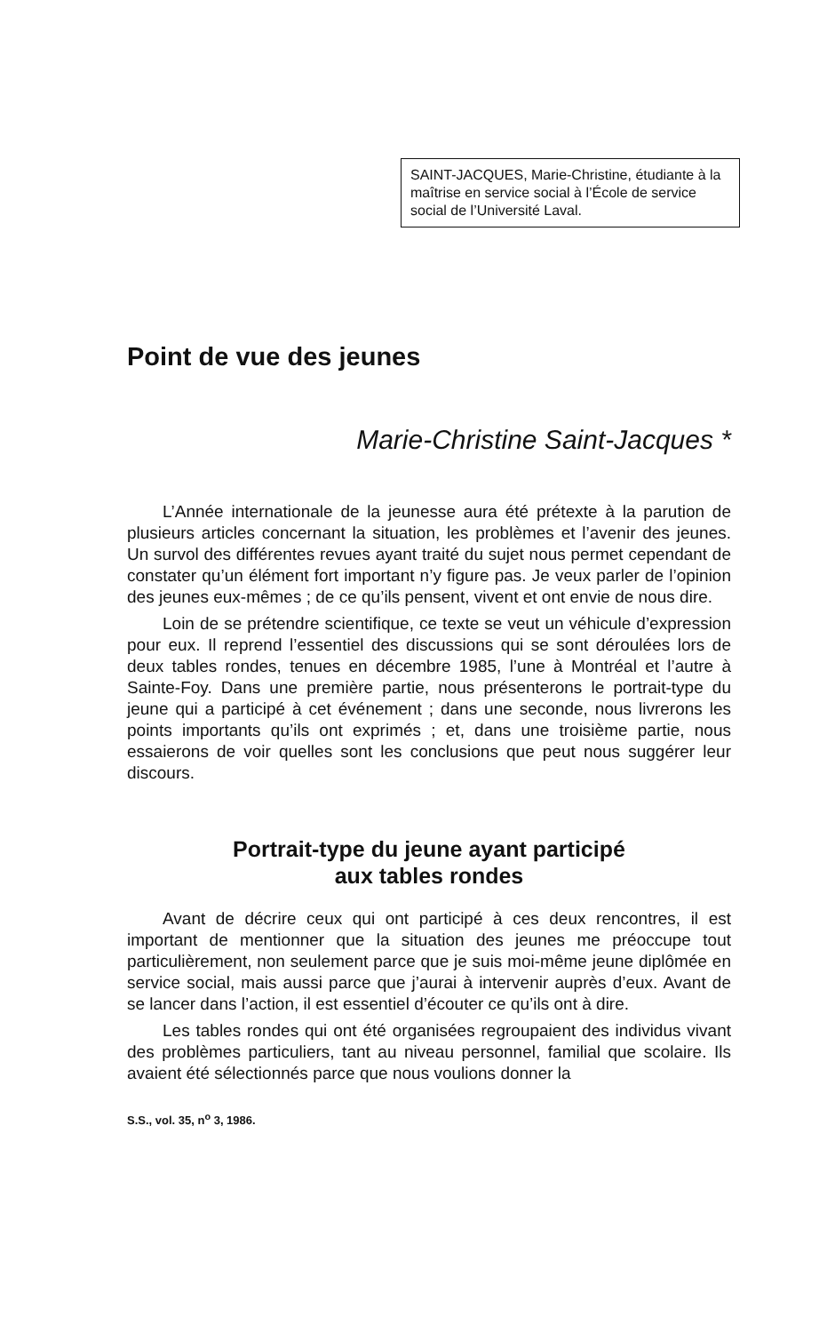SAINT-JACQUES, Marie-Christine, étudiante à la maîtrise en service social à l’École de service social de l’Université Laval.
Point de vue des jeunes
Marie-Christine Saint-Jacques *
L’Année internationale de la jeunesse aura été prétexte à la parution de plusieurs articles concernant la situation, les problèmes et l’avenir des jeunes. Un survol des différentes revues ayant traité du sujet nous permet cependant de constater qu’un élément fort important n’y figure pas. Je veux parler de l’opinion des jeunes eux-mêmes ; de ce qu’ils pensent, vivent et ont envie de nous dire.
Loin de se prétendre scientifique, ce texte se veut un véhicule d’expression pour eux. Il reprend l’essentiel des discussions qui se sont déroulées lors de deux tables rondes, tenues en décembre 1985, l’une à Montréal et l’autre à Sainte-Foy. Dans une première partie, nous présenterons le portrait-type du jeune qui a participé à cet événement ; dans une seconde, nous livrerons les points importants qu’ils ont exprimés ; et, dans une troisième partie, nous essaierons de voir quelles sont les conclusions que peut nous suggérer leur discours.
Portrait-type du jeune ayant participé
aux tables rondes
Avant de décrire ceux qui ont participé à ces deux rencontres, il est important de mentionner que la situation des jeunes me préoccupe tout particulièrement, non seulement parce que je suis moi-même jeune diplômée en service social, mais aussi parce que j’aurai à intervenir auprès d’eux. Avant de se lancer dans l’action, il est essentiel d’écouter ce qu’ils ont à dire.
Les tables rondes qui ont été organisées regroupaient des individus vivant des problèmes particuliers, tant au niveau personnel, familial que scolaire. Ils avaient été sélectionnés parce que nous voulions donner la
S.S., vol. 35, n<sup>o</sup> 3, 1986.